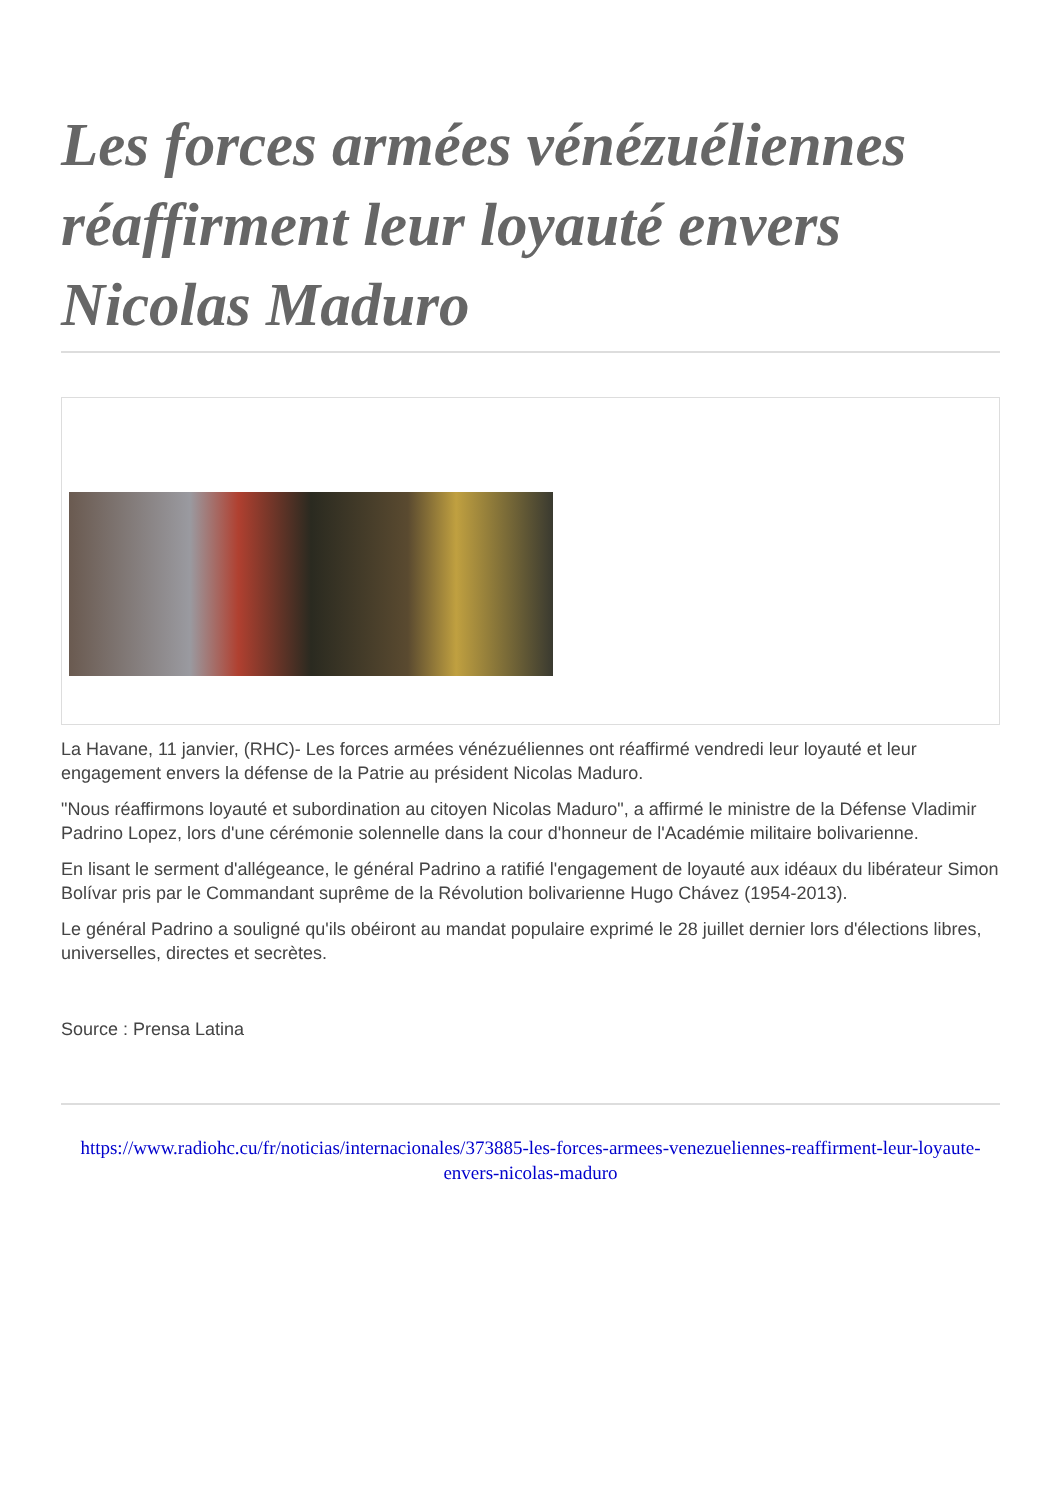Les forces armées vénézuéliennes réaffirment leur loyauté envers Nicolas Maduro
La Havane, 11 janvier, (RHC)- Les forces armées vénézuéliennes ont réaffirmé vendredi leur loyauté et leur engagement envers la défense de la Patrie au président Nicolas Maduro.
"Nous réaffirmons loyauté et subordination au citoyen Nicolas Maduro", a affirmé le ministre de la Défense Vladimir Padrino Lopez, lors d'une cérémonie solennelle dans la cour d'honneur de l'Académie militaire bolivarienne.
En lisant le serment d'allégeance, le général Padrino a ratifié l'engagement de loyauté aux idéaux du libérateur Simon Bolívar pris par le Commandant suprême de la Révolution bolivarienne Hugo Chávez (1954-2013).
Le général Padrino a souligné qu'ils obéiront au mandat populaire exprimé le 28 juillet dernier lors d'élections libres, universelles, directes et secrètes.
Source : Prensa Latina
https://www.radiohc.cu/fr/noticias/internacionales/373885-les-forces-armees-venezueliennes-reaffirment-leur-loyaute-envers-nicolas-maduro